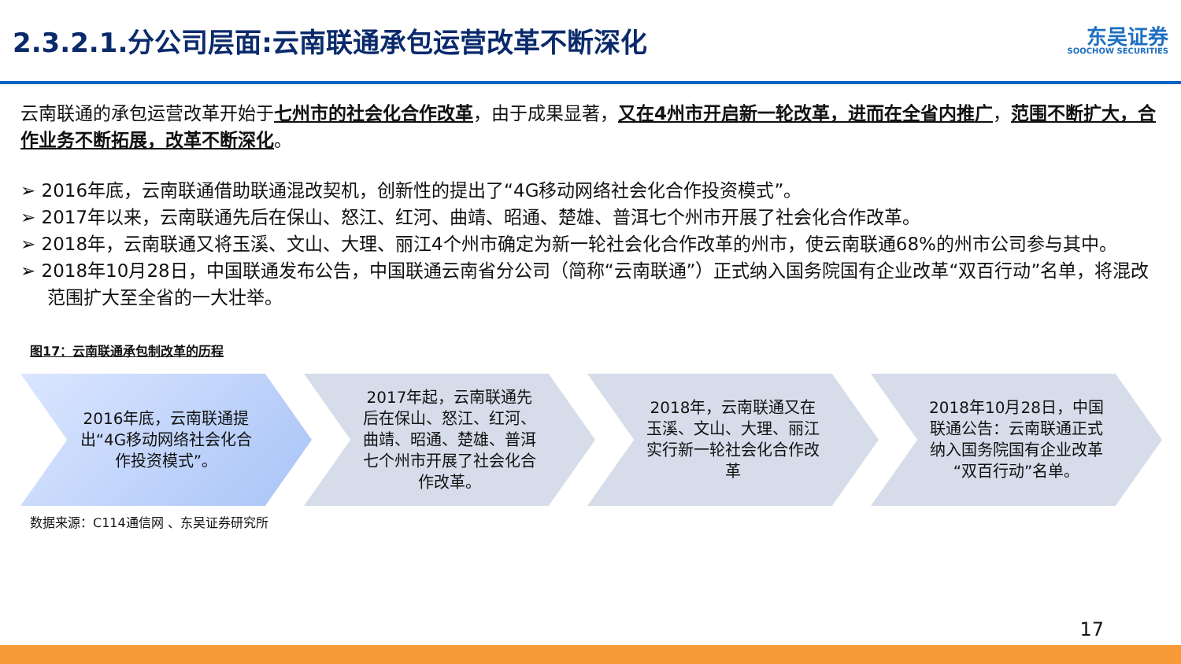2.3.2.1.分公司层面:云南联通承包运营改革不断深化
东吴证券
SOOCHOW SECURITIES
云南联通的承包运营改革开始于七州市的社会化合作改革，由于成果显著，又在4州市开启新一轮改革，进而在全省内推广，范围不断扩大，合作业务不断拓展，改革不断深化。
➢ 2016年底，云南联通借助联通混改契机，创新性的提出了“4G移动网络社会化合作投资模式”。
➢ 2017年以来，云南联通先后在保山、怒江、红河、曲靖、昭通、楚雄、普洱七个州市开展了社会化合作改革。
➢ 2018年，云南联通又将玉溪、文山、大理、丽江4个州市确定为新一轮社会化合作改革的州市，使云南联通68%的州市公司参与其中。
➢ 2018年10月28日，中国联通发布公告，中国联通云南省分公司（简称“云南联通”）正式纳入国务院国有企业改革“双百行动”名单，将混改范围扩大至全省的一大壮举。
图17：云南联通承包制改革的历程
2016年底，云南联通提出“4G移动网络社会化合作投资模式”。
2017年起，云南联通先后在保山、怒江、红河、曲靖、昭通、楚雄、普洱七个州市开展了社会化合作改革。
2018年，云南联通又在玉溪、文山、大理、丽江实行新一轮社会化合作改革
2018年10月28日，中国联通公告：云南联通正式纳入国务院国有企业改革“双百行动”名单。
数据来源：C114通信网 、东吴证券研究所
17